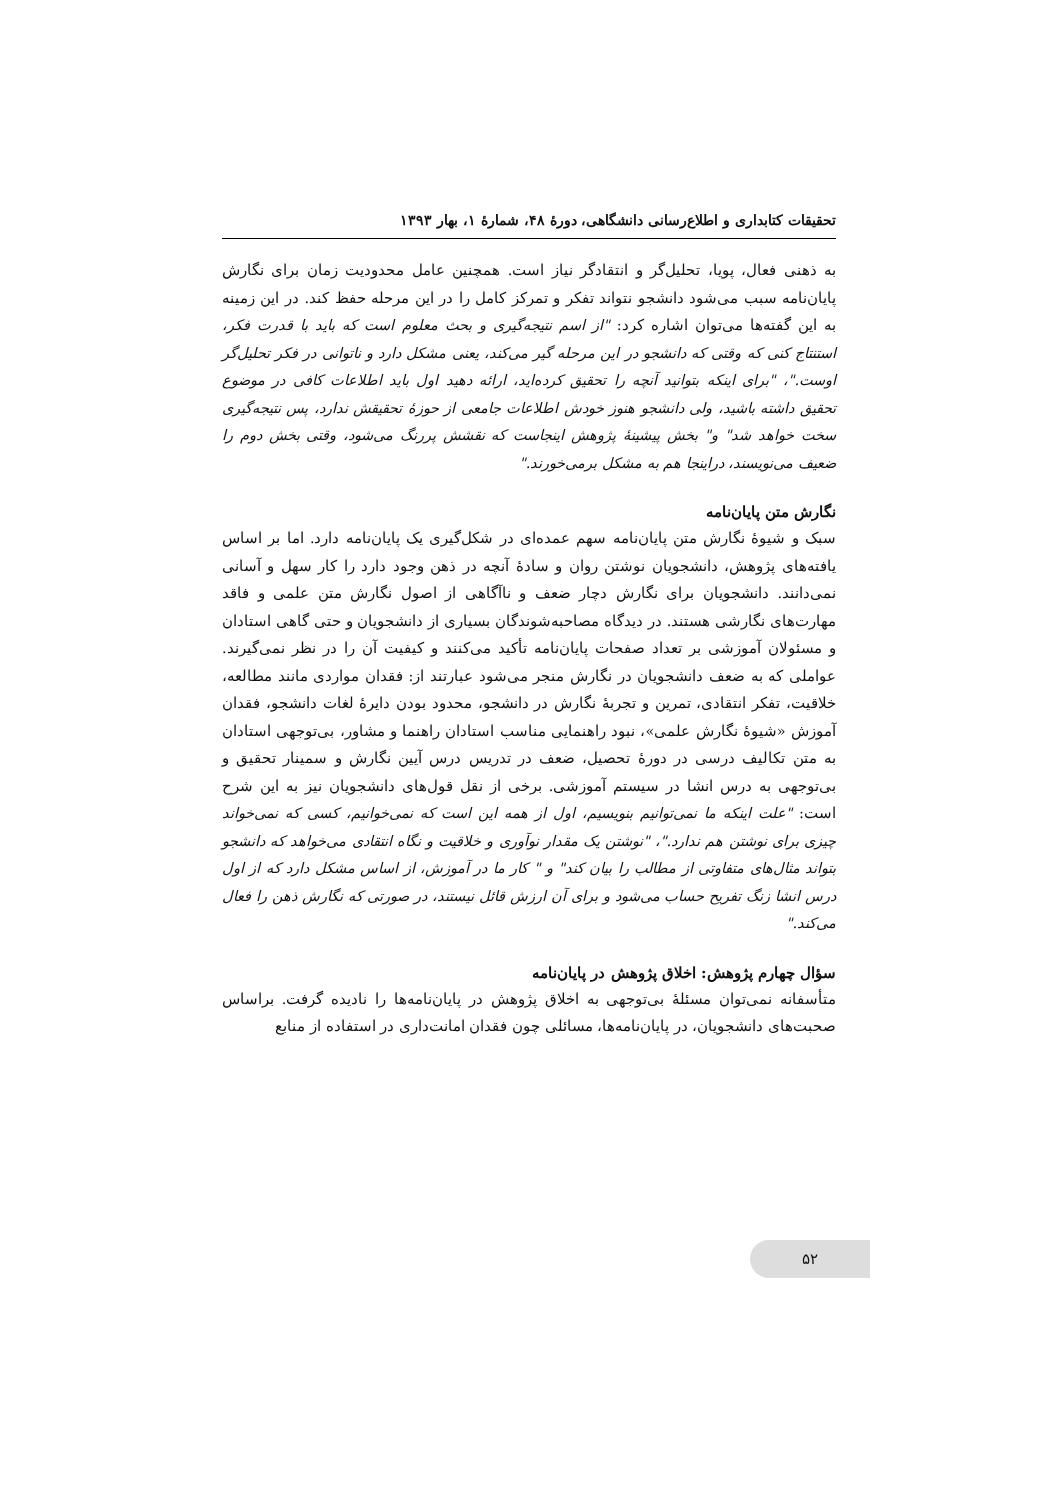تحقیقات کتابداری و اطلاع‌رسانی دانشگاهی، دورۀ ۴۸، شمارۀ ۱، بهار ۱۳۹۳
به ذهنی فعال، پویا، تحلیل‌گر و انتقادگر نیاز است. همچنین عامل محدودیت زمان برای نگارش پایان‌نامه سبب می‌شود دانشجو نتواند تفکر و تمرکز کامل را در این مرحله حفظ کند. در این زمینه به این گفته‌ها می‌توان اشاره کرد: "از اسم نتیجه‌گیری و بحث معلوم است که باید با قدرت فکر، استنتاج کنی که وقتی که دانشجو در این مرحله گیر می‌کند، یعنی مشکل دارد و ناتوانی در فکر تحلیل‌گر اوست."، "برای اینکه بتوانید آنچه را تحقیق کرده‌اید، ارائه دهید اول باید اطلاعات کافی در موضوع تحقیق داشته باشید، ولی دانشجو هنوز خودش اطلاعات جامعی از حوزۀ تحقیقش ندارد، پس نتیجه‌گیری سخت خواهد شد" و" بخش پیشینۀ پژوهش اینجاست که نقشش پررنگ می‌شود، وقتی بخش دوم را ضعیف می‌نویسند، دراینجا هم به مشکل برمی‌خورند."
نگارش متن پایان‌نامه
سبک و شیوۀ نگارش متن پایان‌نامه سهم عمده‌ای در شکل‌گیری یک پایان‌نامه دارد. اما بر اساس یافته‌های پژوهش، دانشجویان نوشتن روان و سادۀ آنچه در ذهن وجود دارد را کار سهل و آسانی نمی‌دانند. دانشجویان برای نگارش دچار ضعف و ناآگاهی از اصول نگارش متن علمی و فاقد مهارت‌های نگارشی هستند. در دیدگاه مصاحبه‌شوندگان بسیاری از دانشجویان و حتی گاهی استادان و مسئولان آموزشی بر تعداد صفحات پایان‌نامه تأکید می‌کنند و کیفیت آن را در نظر نمی‌گیرند. عواملی که به ضعف دانشجویان در نگارش منجر می‌شود عبارتند از: فقدان مواردی مانند مطالعه، خلاقیت، تفکر انتقادی، تمرین و تجربۀ نگارش در دانشجو، محدود بودن دایرۀ لغات دانشجو، فقدان آموزش «شیوۀ نگارش علمی»، نبود راهنمایی مناسب استادان راهنما و مشاور، بی‌توجهی استادان به متن تکالیف درسی در دورۀ تحصیل، ضعف در تدریس درس آیین نگارش و سمینار تحقیق و بی‌توجهی به درس انشا در سیستم آموزشی. برخی از نقل قول‌های دانشجویان نیز به این شرح است: "علت اینکه ما نمی‌توانیم بنویسیم، اول از همه این است که نمی‌خوانیم، کسی که نمی‌خواند چیزی برای نوشتن هم ندارد."، "نوشتن یک مقدار نوآوری و خلاقیت و نگاه انتقادی می‌خواهد که دانشجو بتواند مثال‌های متفاوتی از مطالب را بیان کند" و " کار ما در آموزش، از اساس مشکل دارد که از اول درس انشا زنگ تفریح حساب می‌شود و برای آن ارزش قائل نیستند، در صورتی که نگارش ذهن را فعال می‌کند."
سؤال چهارم پژوهش: اخلاق پژوهش در پایان‌نامه
متأسفانه نمی‌توان مسئلۀ بی‌توجهی به اخلاق پژوهش در پایان‌نامه‌ها را نادیده گرفت. براساس صحبت‌های دانشجویان، در پایان‌نامه‌ها، مسائلی چون فقدان امانت‌داری در استفاده از منابع
۵۲